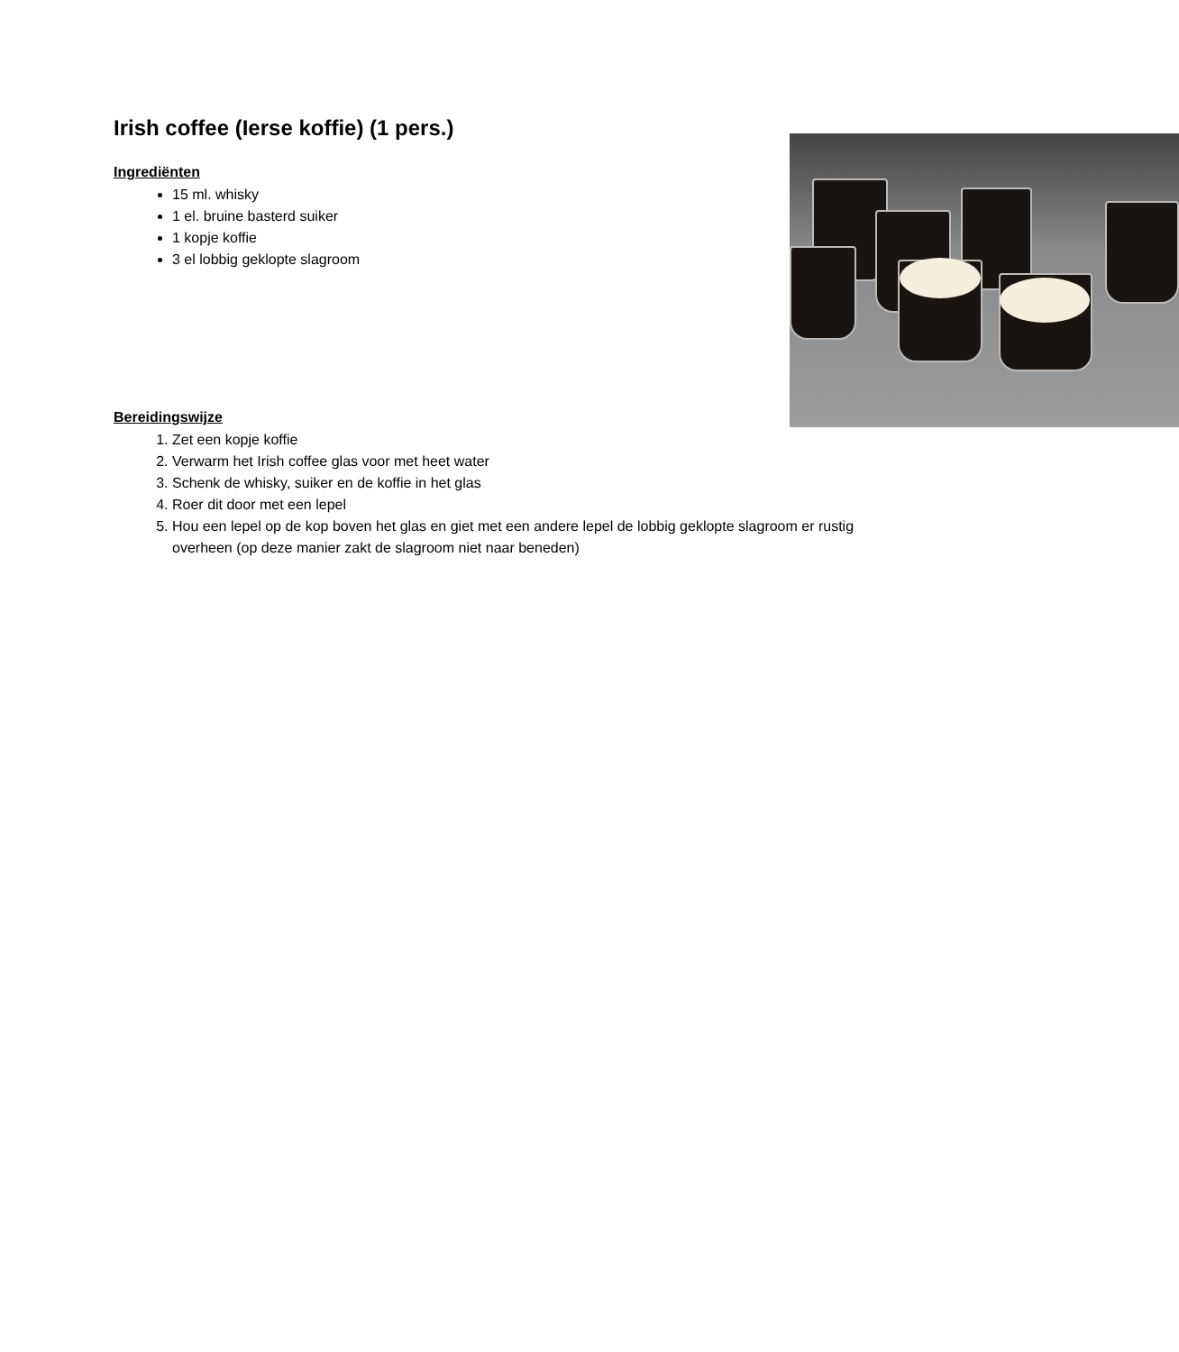Irish coffee (Ierse koffie) (1 pers.)
Ingrediënten
15 ml. whisky
1 el. bruine basterd suiker
1 kopje koffie
3 el lobbig geklopte slagroom
Bereidingswijze
1. Zet een kopje koffie
2. Verwarm het Irish coffee glas voor met heet water
3. Schenk de whisky, suiker en de koffie in het glas
4. Roer dit door met een lepel
5. Hou een lepel op de kop boven het glas en giet met een andere lepel de lobbig geklopte slagroom er rustig overheen (op deze manier zakt de slagroom niet naar beneden)